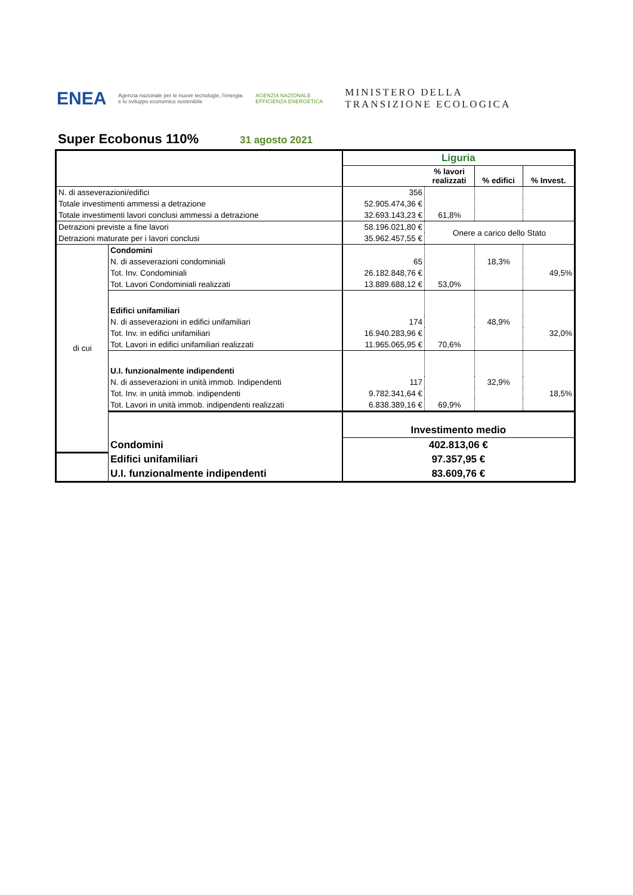ENEA Agenzia nazionale per le nuove tecnologie, l'energia e lo sviluppo economico sostenibile AGENZIA NAZIONALE EFFICIENZA ENERGETICA MINISTERO DELLA
TRANSIZIONE ECOLOGICA
Super Ecobonus 110% 31 agosto 2021
| | | Liguria | | | |
| | | | % lavori realizzati | % edifici | % Invest. |
| N. di asseverazioni/edifici | | 356 | | | |
| Totale investimenti ammessi a detrazione | | 52.905.474,36 € | | | |
| Totale investimenti lavori conclusi ammessi a detrazione | | 32.693.143,23 € | 61,8% | | |
| Detrazioni previste a fine lavori | | 58.196.021,80 € | Onere a carico dello Stato | | |
| Detrazioni maturate per i lavori conclusi | | 35.962.457,55 € | | | |
| di cui | Condomini | | | | |
| | N. di asseverazioni condominiali | 65 | | 18,3% | |
| | Tot. Inv. Condominiali | 26.182.848,76 € | | | 49,5% |
| | Tot. Lavori Condominiali realizzati | 13.889.688,12 € | 53,0% | | |
| | Edifici unifamiliari | | | | |
| | N. di asseverazioni in edifici unifamiliari | 174 | | 48,9% | |
| | Tot. Inv. in edifici unifamiliari | 16.940.283,96 € | | | 32,0% |
| | Tot. Lavori in edifici unifamiliari realizzati | 11.965.065,95 € | 70,6% | | |
| | U.I. funzionalmente indipendenti | | | | |
| | N. di asseverazioni in unità immob. Indipendenti | 117 | | 32,9% | |
| | Tot. Inv. in unità immob. indipendenti | 9.782.341,64 € | | | 18,5% |
| | Tot. Lavori in unità immob. indipendenti realizzati | 6.838.389,16 € | 69,9% | | |
| | | Investimento medio | | | |
| | Condomini | 402.813,06 € | | | |
| | Edifici unifamiliari | 97.357,95 € | | | |
| | U.I. funzionalmente indipendenti | 83.609,76 € | | | |